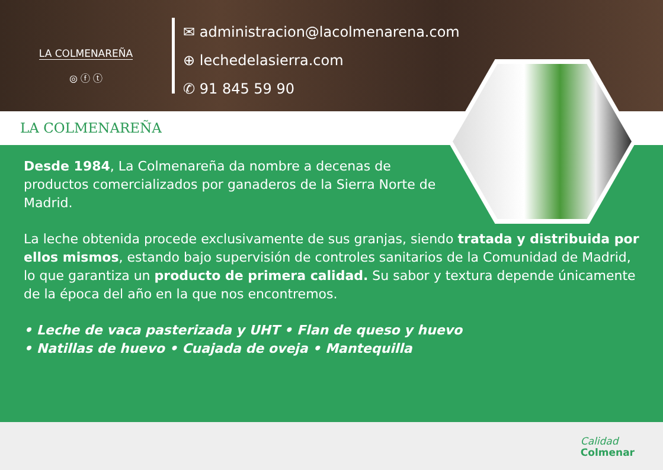LA COLMENAREÑA
◎ ⓕ ⓣ
✉ administracion@lacolmenarena.com
⊕ lechedelasierra.com
✆ 91 845 59 90
LA COLMENAREÑA
Desde 1984, La Colmenareña da nombre a decenas de productos comercializados por ganaderos de la Sierra Norte de Madrid.
La leche obtenida procede exclusivamente de sus granjas, siendo tratada y distribuida por ellos mismos, estando bajo supervisión de controles sanitarios de la Comunidad de Madrid, lo que garantiza un producto de primera calidad. Su sabor y textura depende únicamente de la época del año en la que nos encontremos.
• Leche de vaca pasterizada y UHT • Flan de queso y huevo
• Natillas de huevo • Cuajada de oveja • Mantequilla
Calidad
Colmenar